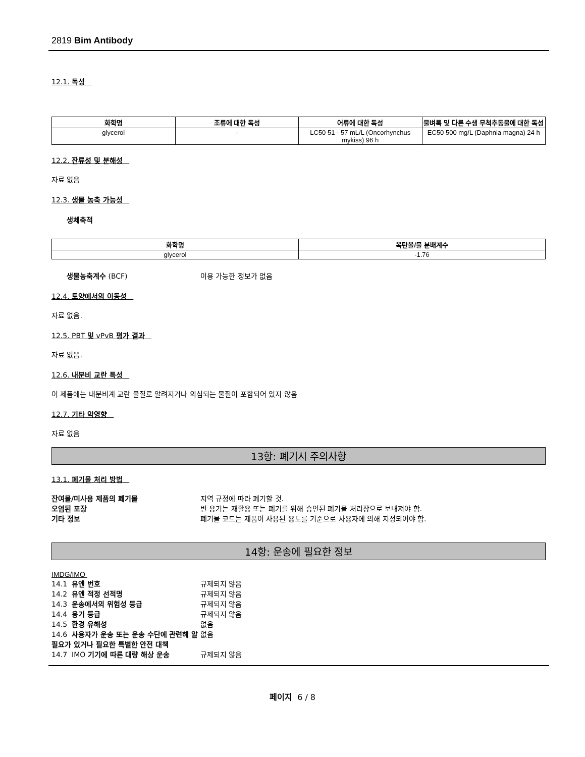2819 Bim Antibody
12.1. 독성
| 화학명 | 조류에 대한 독성 | 어류에 대한 독성 | 물벼룩 및 다른 수생 무척추동물에 대한 독성 |
| --- | --- | --- | --- |
| glycerol | - | LC50 51 - 57 mL/L (Oncorhynchus mykiss) 96 h | EC50 500 mg/L (Daphnia magna) 24 h |
12.2. 잔류성 및 분해성
자료 없음
12.3. 생물 농축 가능성
생체축적
| 화학명 | 옥탄올/물 분배계수 |
| --- | --- |
| glycerol | -1.76 |
생물농축계수 (BCF) 이용 가능한 정보가 없음
12.4. 토양에서의 이동성
자료 없음.
12.5. PBT 및 vPvB 평가 결과
자료 없음.
12.6. 내분비 교란 특성
이 제품에는 내분비계 교란 물질로 알려지거나 의심되는 물질이 포함되어 있지 않음
12.7. 기타 악영향
자료 없음
13항: 폐기시 주의사항
13.1. 폐기물 처리 방법
잔여물/미사용 제품의 폐기물 지역 규정에 따라 폐기할 것.
오염된 포장 빈 용기는 재활용 또는 폐기를 위해 승인된 폐기물 처리장으로 보내져야 함.
기타 정보 폐기물 코드는 제품이 사용된 용도를 기준으로 사용자에 의해 지정되어야 함.
14항: 운송에 필요한 정보
IMDG/IMO
14.1 유엔 번호 규제되지 않음
14.2 유엔 적정 선적명 규제되지 않음
14.3 운송에서의 위험성 등급 규제되지 않음
14.4 용기 등급 규제되지 않음
14.5 환경 유해성 없음
14.6 사용자가 운송 또는 운송 수단에 관련해 알 필요가 있거나 필요한 특별한 안전 대책 없음
14.7 IMO 기기에 따른 대량 해상 운송 규제되지 않음
페이지 6 / 8